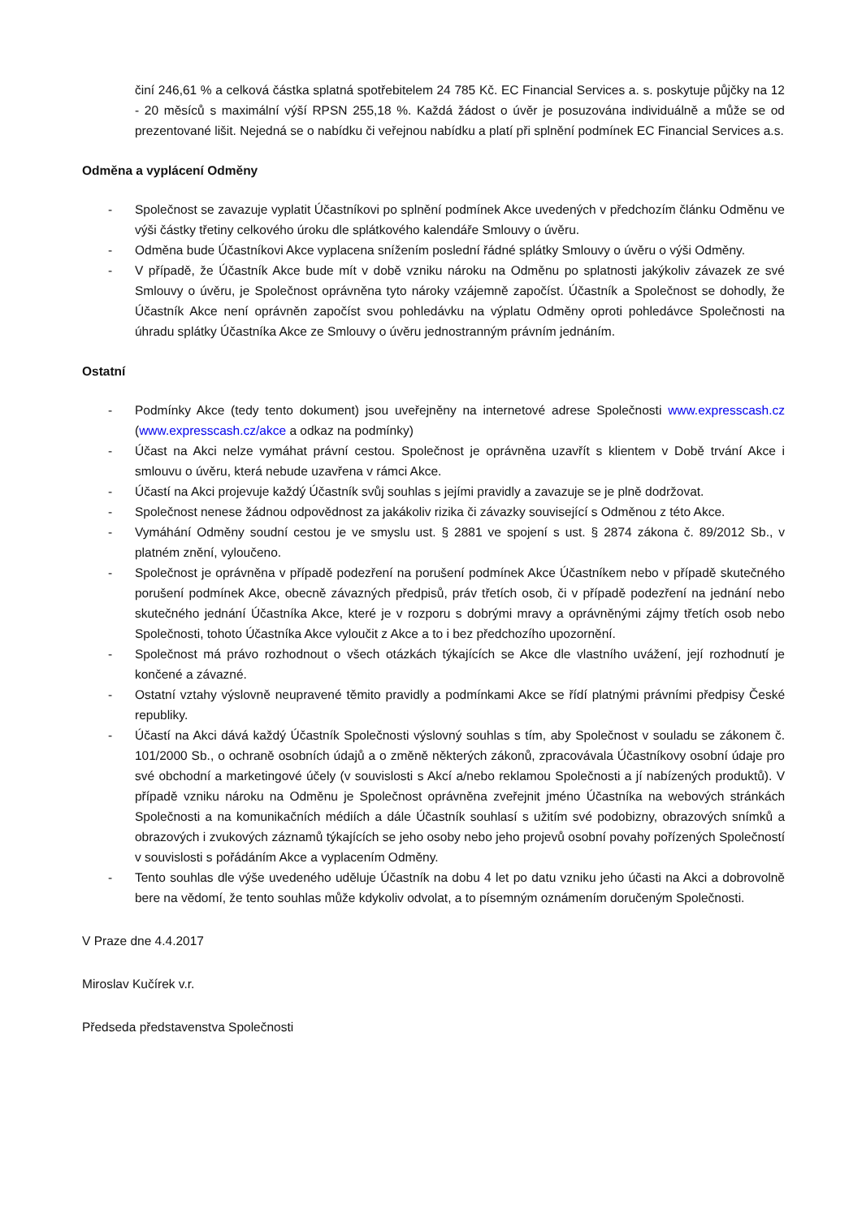činí 246,61 % a celková částka splatná spotřebitelem 24 785 Kč. EC Financial Services a. s. poskytuje půjčky na 12 - 20 měsíců s maximální výší RPSN 255,18 %. Každá žádost o úvěr je posuzována individuálně a může se od prezentované lišit. Nejedná se o nabídku či veřejnou nabídku a platí při splnění podmínek EC Financial Services a.s.
Odměna a vyplácení Odměny
- Společnost se zavazuje vyplatit Účastníkovi po splnění podmínek Akce uvedených v předchozím článku Odměnu ve výši částky třetiny celkového úroku dle splátkového kalendáře Smlouvy o úvěru.
- Odměna bude Účastníkovi Akce vyplacena snížením poslední řádné splátky Smlouvy o úvěru o výši Odměny.
- V případě, že Účastník Akce bude mít v době vzniku nároku na Odměnu po splatnosti jakýkoliv závazek ze své Smlouvy o úvěru, je Společnost oprávněna tyto nároky vzájemně započíst. Účastník a Společnost se dohodly, že Účastník Akce není oprávněn započíst svou pohledávku na výplatu Odměny oproti pohledávce Společnosti na úhradu splátky Účastníka Akce ze Smlouvy o úvěru jednostranným právním jednáním.
Ostatní
- Podmínky Akce (tedy tento dokument) jsou uveřejněny na internetové adrese Společnosti www.expresscash.cz (www.expresscash.cz/akce a odkaz na podmínky)
- Účast na Akci nelze vymáhat právní cestou. Společnost je oprávněna uzavřít s klientem v Době trvání Akce i smlouvu o úvěru, která nebude uzavřena v rámci Akce.
- Účastí na Akci projevuje každý Účastník svůj souhlas s jejími pravidly a zavazuje se je plně dodržovat.
- Společnost nenese žádnou odpovědnost za jakákoliv rizika či závazky související s Odměnou z této Akce.
- Vymáhání Odměny soudní cestou je ve smyslu ust. § 2881 ve spojení s ust. § 2874 zákona č. 89/2012 Sb., v platném znění, vyloučeno.
- Společnost je oprávněna v případě podezření na porušení podmínek Akce Účastníkem nebo v případě skutečného porušení podmínek Akce, obecně závazných předpisů, práv třetích osob, či v případě podezření na jednání nebo skutečného jednání Účastníka Akce, které je v rozporu s dobrými mravy a oprávněnými zájmy třetích osob nebo Společnosti, tohoto Účastníka Akce vyloučit z Akce a to i bez předchozího upozornění.
- Společnost má právo rozhodnout o všech otázkách týkajících se Akce dle vlastního uvážení, její rozhodnutí je končené a závazné.
- Ostatní vztahy výslovně neupravené těmito pravidly a podmínkami Akce se řídí platnými právními předpisy České republiky.
- Účastí na Akci dává každý Účastník Společnosti výslovný souhlas s tím, aby Společnost v souladu se zákonem č. 101/2000 Sb., o ochraně osobních údajů a o změně některých zákonů, zpracovávala Účastníkovy osobní údaje pro své obchodní a marketingové účely (v souvislosti s Akcí a/nebo reklamou Společnosti a jí nabízených produktů). V případě vzniku nároku na Odměnu je Společnost oprávněna zveřejnit jméno Účastníka na webových stránkách Společnosti a na komunikačních médiích a dále Účastník souhlasí s užitím své podobizny, obrazových snímků a obrazových i zvukových záznamů týkajících se jeho osoby nebo jeho projevů osobní povahy pořízených Společností v souvislosti s pořádáním Akce a vyplacením Odměny.
- Tento souhlas dle výše uvedeného uděluje Účastník na dobu 4 let po datu vzniku jeho účasti na Akci a dobrovolně bere na vědomí, že tento souhlas může kdykoliv odvolat, a to písemným oznámením doručeným Společnosti.
V Praze dne 4.4.2017
Miroslav Kučírek v.r.
Předseda představenstva Společnosti